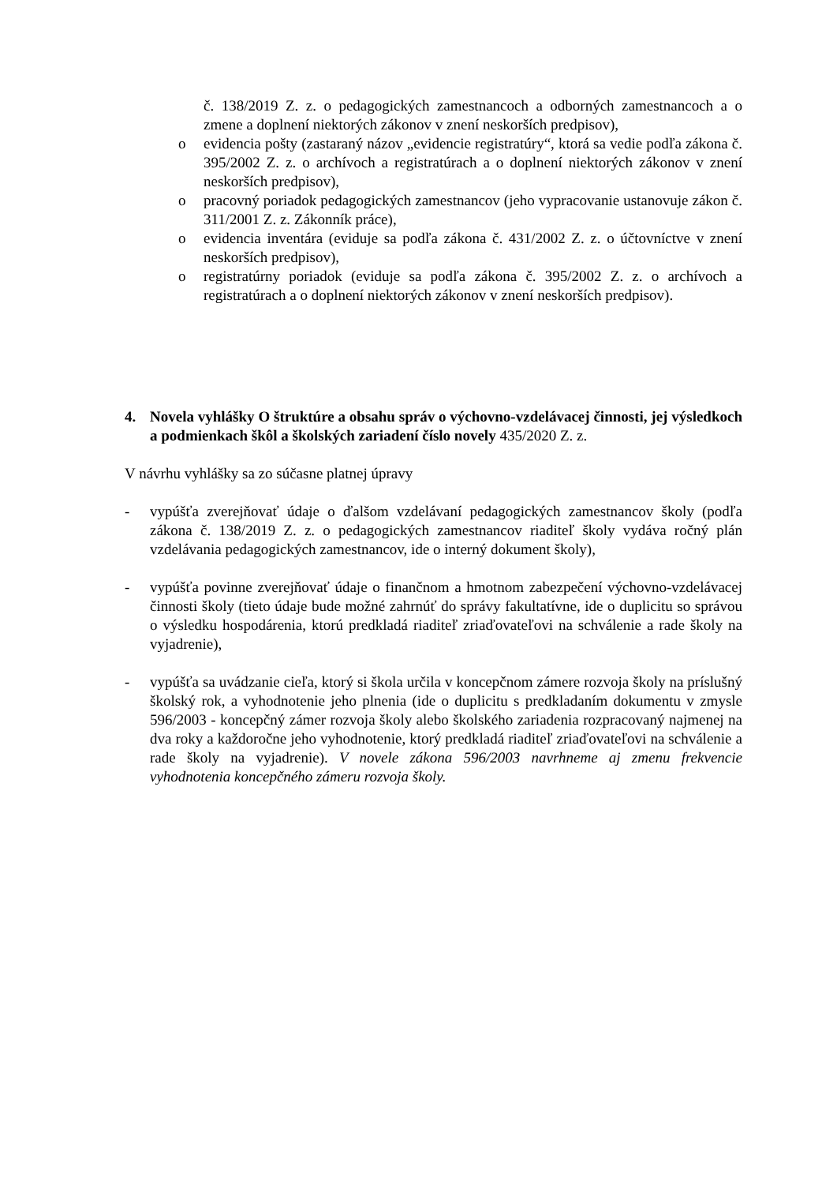č. 138/2019 Z. z. o pedagogických zamestnancoch a odborných zamestnancoch a o zmene a doplnení niektorých zákonov v znení neskorších predpisov),
o evidencia pošty (zastaraný názov „evidencie registratúry“, ktorá sa vedie podľa zákona č. 395/2002 Z. z. o archívoch a registratúrach a o doplnení niektorých zákonov v znení neskorších predpisov),
o pracovný poriadok pedagogických zamestnancov (jeho vypracovanie ustanovuje zákon č. 311/2001 Z. z. Zákonník práce),
o evidencia inventára (eviduje sa podľa zákona č. 431/2002 Z. z. o účtovníctve v znení neskorších predpisov),
o registratúrny poriadok (eviduje sa podľa zákona č. 395/2002 Z. z. o archívoch a registratúrach a o doplnení niektorých zákonov v znení neskorších predpisov).
4. Novela vyhlášky O štruktúre a obsahu správ o výchovno-vzdelávacej činnosti, jej výsledkoch a podmienkach škôl a školských zariadení číslo novely 435/2020 Z. z.
V návrhu vyhlášky sa zo súčasne platnej úpravy
- vypúšťa zverejňovať údaje o ďalšom vzdelávaní pedagogických zamestnancov školy (podľa zákona č. 138/2019 Z. z. o pedagogických zamestnancov riaditeľ školy vydáva ročný plán vzdelávania pedagogických zamestnancov, ide o interný dokument školy),
- vypúšťa povinne zverejňovať údaje o finančnom a hmotnom zabezpečení výchovno-vzdelávacej činnosti školy (tieto údaje bude možné zahrnúť do správy fakultatívne, ide o duplicitu so správou o výsledku hospodárenia, ktorú predkladá riaditeľ zriaďovateľovi na schválenie a rade školy na vyjadrenie),
- vypúšťa sa uvádzanie cieľa, ktorý si škola určila v koncepčnom zámere rozvoja školy na príslušný školský rok, a vyhodnotenie jeho plnenia (ide o duplicitu s predkladaním dokumentu v zmysle 596/2003 - koncepčný zámer rozvoja školy alebo školského zariadenia rozpracovaný najmenej na dva roky a každoročne jeho vyhodnotenie, ktorý predkladá riaditeľ zriaďovateľovi na schválenie a rade školy na vyjadrenie). V novele zákona 596/2003 navrhneme aj zmenu frekvencie vyhodnotenia koncepčného zámeru rozvoja školy.